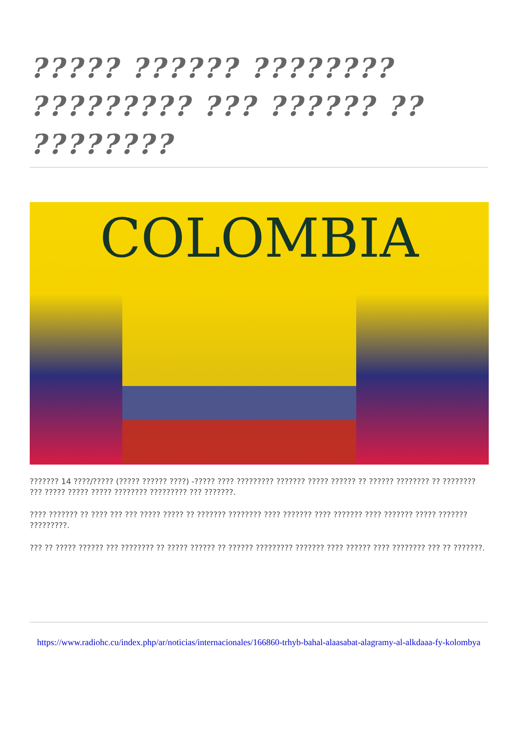????? ?????? ???????? ????????? ??? ?????? ?? ????????
COLOMBIA
??????? 14 ????/????? (????? ?????? ????) -????? ???? ????????? ??????? ????? ?????? ?? ?????? ???????? ?? ???????? ??? ????? ????? ????? ???????? ????????? ??? ???????.
???? ??????? ?? ???? ??? ??? ????? ????? ?? ??????? ???????? ???? ??????? ???? ??????? ???? ??????? ????? ??????? ?????????.
??? ?? ????? ?????? ??? ???????? ?? ????? ?????? ?? ?????? ????????? ??????? ???? ?????? ???? ???????? ??? ?? ???????.
https://www.radiohc.cu/index.php/ar/noticias/internacionales/166860-trhyb-bahal-alaasabat-alagramy-al-alkdaaa-fy-kolombya